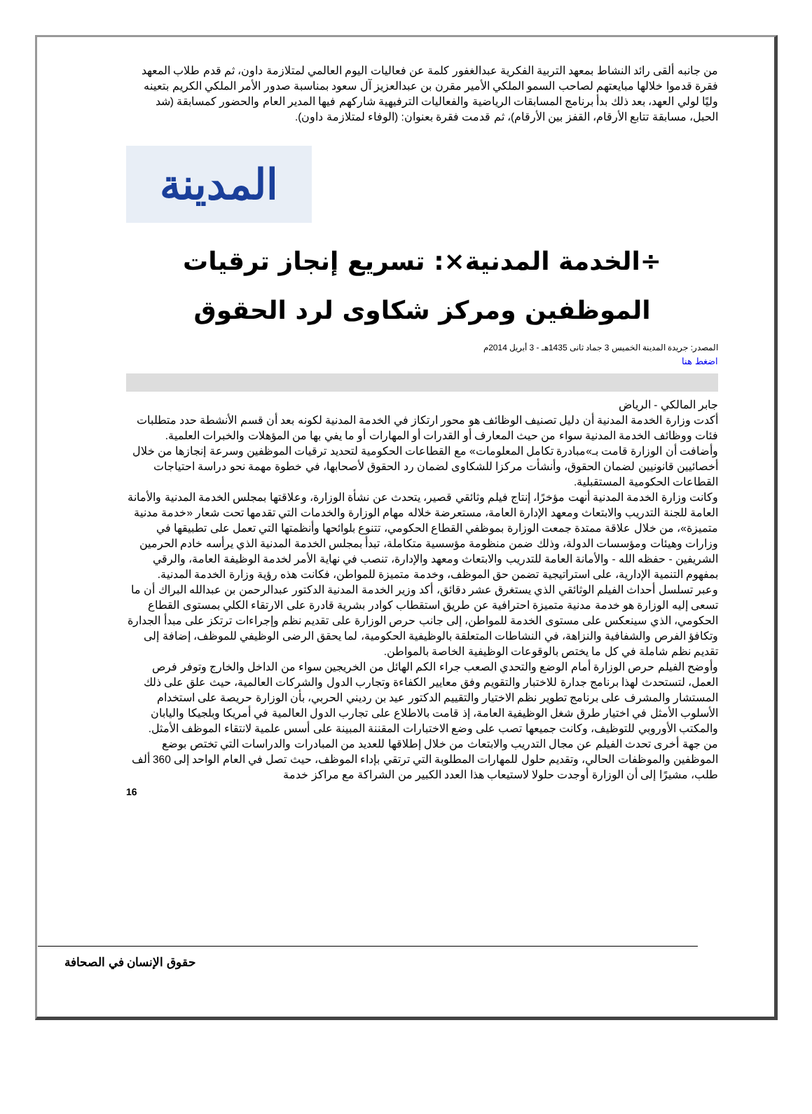من جانبه ألقى رائد النشاط بمعهد التربية الفكرية عبدالغفور كلمة عن فعاليات اليوم العالمي لمتلازمة داون، ثم قدم طلاب المعهد فقرة قدموا خلالها مبايعتهم لصاحب السمو الملكي الأمير مقرن بن عبدالعزيز آل سعود بمناسبة صدور الأمر الملكي الكريم بتعينه وليًا لولي العهد، بعد ذلك بدأ برنامج المسابقات الرياضية والفعاليات الترفيهية شاركهم فيها المدير العام والحضور كمسابقة (شد الحبل، مسابقة تتابع الأرقام، القفز بين الأرقام)، ثم قدمت فقرة بعنوان: (الوفاء لمتلازمة داون).
المدينة
÷الخدمة المدنية×: تسريع إنجاز ترقيات الموظفين ومركز شكاوى لرد الحقوق
المصدر: جريدة المدينة الخميس 3 جماد ثانى 1435هـ - 3 أبريل 2014م
اضغط هنا
جابر المالكي - الرياض
أكدت وزارة الخدمة المدنية أن دليل تصنيف الوظائف هو محور ارتكاز في الخدمة المدنية لكونه بعد أن قسم الأنشطة حدد متطلبات فئات ووظائف الخدمة المدنية سواء من حيث المعارف أو القدرات أو المهارات أو ما يفي بها من المؤهلات والخبرات العلمية.
وأضافت أن الوزارة قامت بـ»مبادرة تكامل المعلومات» مع القطاعات الحكومية لتحديد ترقيات الموظفين وسرعة إنجازها من خلال أخصائيين قانونيين لضمان الحقوق، وأنشأت مركزا للشكاوى لضمان رد الحقوق لأصحابها، في خطوة مهمة نحو دراسة احتياجات القطاعات الحكومية المستقبلية.
وكانت وزارة الخدمة المدنية أنهت مؤخرًا، إنتاج فيلم وثائقي قصير، يتحدث عن نشأة الوزارة، وعلاقتها بمجلس الخدمة المدنية والأمانة العامة للجنة التدريب والابتعاث ومعهد الإدارة العامة، مستعرضة خلاله مهام الوزارة والخدمات التي تقدمها تحت شعار «خدمة مدنية متميزة»، من خلال علاقة ممتدة جمعت الوزارة بموظفي القطاع الحكومي، تتنوع بلوائحها وأنظمتها التي تعمل على تطبيقها في وزارات وهيئات ومؤسسات الدولة، وذلك ضمن منظومة مؤسسية متكاملة، تبدأ بمجلس الخدمة المدنية الذي يرأسه خادم الحرمين الشريفين - حفظه الله - والأمانة العامة للتدريب والابتعاث ومعهد والإدارة، تنصب في نهاية الأمر لخدمة الوظيفة العامة، والرقي بمفهوم التنمية الإدارية، على استراتيجية تضمن حق الموظف، وخدمة متميزة للمواطن، فكانت هذه رؤية وزارة الخدمة المدنية.
وعبر تسلسل أحداث الفيلم الوثائقي الذي يستغرق عشر دقائق، أكد وزير الخدمة المدنية الدكتور عبدالرحمن بن عبدالله البراك أن ما تسعى إليه الوزارة هو خدمة مدنية متميزة احترافية عن طريق استقطاب كوادر بشرية قادرة على الارتقاء الكلي بمستوى القطاع الحكومي، الذي سينعكس على مستوى الخدمة للمواطن، إلى جانب حرص الوزارة على تقديم نظم وإجراءات ترتكز على مبدأ الجدارة وتكافؤ الفرص والشفافية والنزاهة، في النشاطات المتعلقة بالوظيفية الحكومية، لما يحقق الرضى الوظيفي للموظف، إضافة إلى تقديم نظم شاملة في كل ما يختص بالوقوعات الوظيفية الخاصة بالمواطن.
وأوضح الفيلم حرص الوزارة أمام الوضع والتحدي الصعب جراء الكم الهائل من الخريجين سواء من الداخل والخارج وتوفر فرص العمل، لتستحدث لهذا برنامج جدارة للاختبار والتقويم وفق معايير الكفاءة وتجارب الدول والشركات العالمية، حيث علق على ذلك المستشار والمشرف على برنامج تطوير نظم الاختيار والتقييم الدكتور عيد بن رديني الحربي، بأن الوزارة حريصة على استخدام الأسلوب الأمثل في اختيار طرق شغل الوظيفية العامة، إذ قامت بالاطلاع على تجارب الدول العالمية في أمريكا وبلجيكا واليابان والمكتب الأوروبي للتوظيف، وكانت جميعها تصب على وضع الاختبارات المقننة المبينة على أسس علمية لانتقاء الموظف الأمثل.
من جهة أخرى تحدث الفيلم عن مجال التدريب والابتعاث من خلال إطلاقها للعديد من المبادرات والدراسات التي تختص بوضع الموظفين والموظفات الحالي، وتقديم حلول للمهارات المطلوبة التي ترتقي بإداء الموظف، حيث تصل في العام الواحد إلى 360 ألف طلب، مشيرًا إلى أن الوزارة أوجدت حلولا لاستيعاب هذا العدد الكبير من الشراكة مع مراكز خدمة
16
حقوق الإنسان في الصحافة